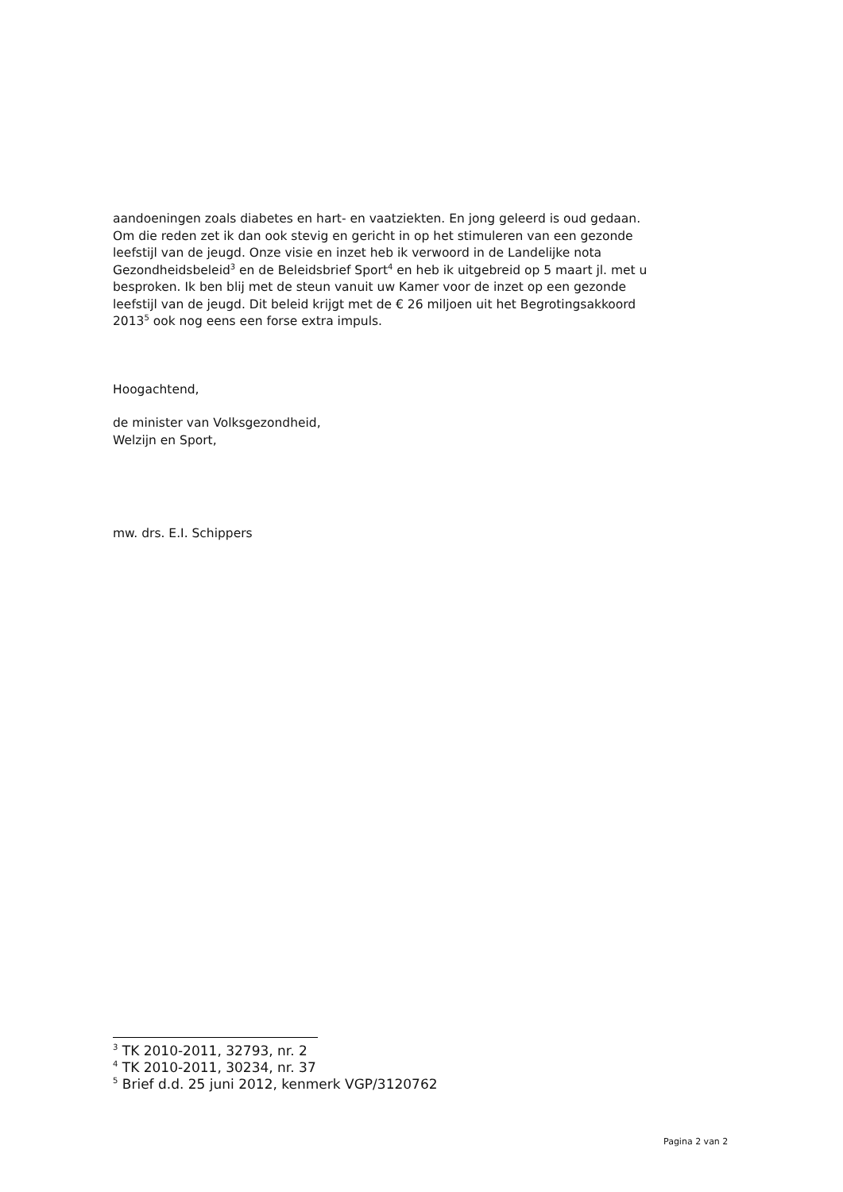aandoeningen zoals diabetes en hart- en vaatziekten. En jong geleerd is oud gedaan. Om die reden zet ik dan ook stevig en gericht in op het stimuleren van een gezonde leefstijl van de jeugd. Onze visie en inzet heb ik verwoord in de Landelijke nota Gezondheidsbeleid<sup>3</sup> en de Beleidsbrief Sport<sup>4</sup> en heb ik uitgebreid op 5 maart jl. met u besproken. Ik ben blij met de steun vanuit uw Kamer voor de inzet op een gezonde leefstijl van de jeugd. Dit beleid krijgt met de € 26 miljoen uit het Begrotingsakkoord 2013<sup>5</sup> ook nog eens een forse extra impuls.
Hoogachtend,
de minister van Volksgezondheid,
Welzijn en Sport,
mw. drs. E.I. Schippers
<sup>3</sup> TK 2010-2011, 32793, nr. 2
<sup>4</sup> TK 2010-2011, 30234, nr. 37
<sup>5</sup> Brief d.d. 25 juni 2012, kenmerk VGP/3120762
Pagina 2 van 2